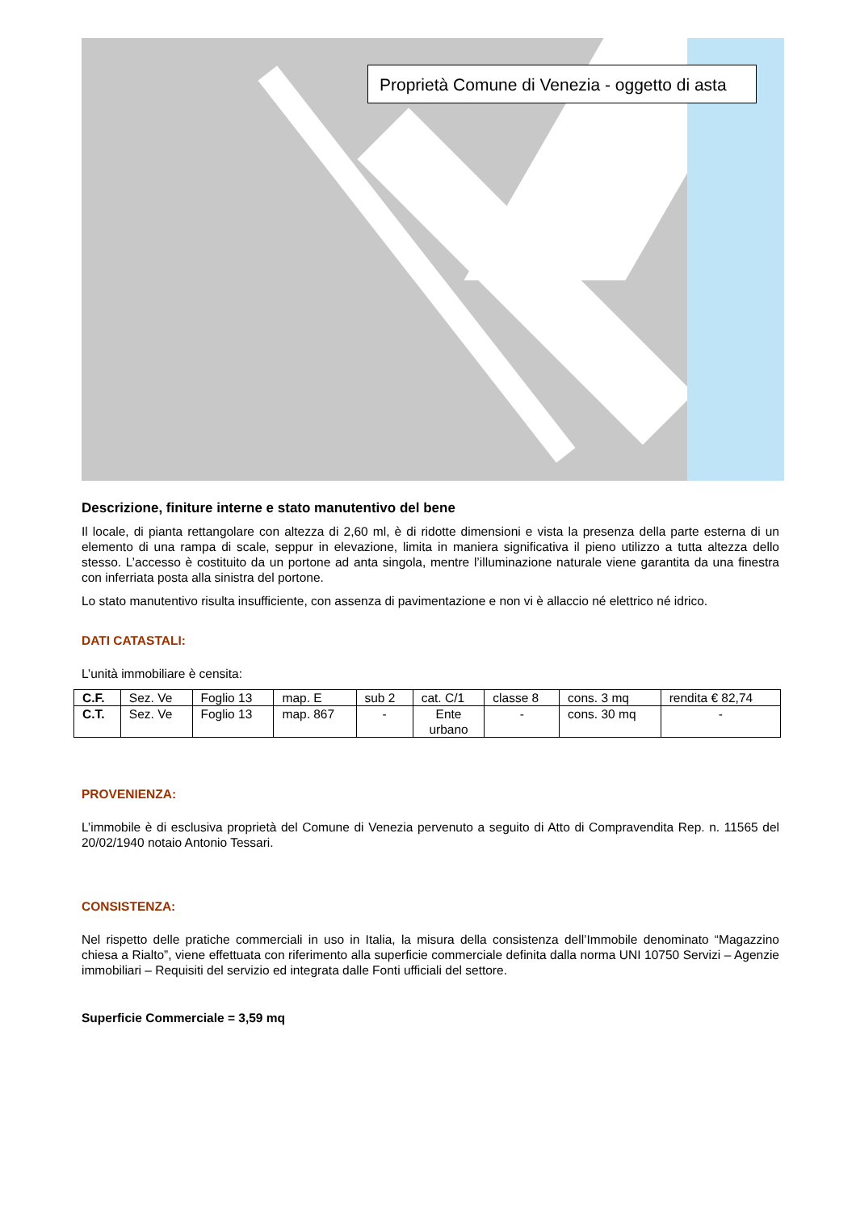Proprietà Comune di Venezia - oggetto di asta
Descrizione, finiture interne e stato manutentivo del bene
Il locale, di pianta rettangolare con altezza di 2,60 ml, è di ridotte dimensioni e vista la presenza della parte esterna di un elemento di una rampa di scale, seppur in elevazione, limita in maniera significativa il pieno utilizzo a tutta altezza dello stesso. L’accesso è costituito da un portone ad anta singola, mentre l’illuminazione naturale viene garantita da una finestra con inferriata posta alla sinistra del portone.
Lo stato manutentivo risulta insufficiente, con assenza di pavimentazione e non vi è allaccio né elettrico né idrico.
DATI CATASTALI:
L’unità immobiliare è censita:
| C.F. | Sez. Ve | Foglio 13 | map. E | sub 2 | cat. C/1 | classe 8 | cons. 3 mq | rendita € 82,74 |
| C.T. | Sez. Ve | Foglio 13 | map. 867 | - | Ente urbano | - | cons. 30 mq | - |
PROVENIENZA:
L’immobile è di esclusiva proprietà del Comune di Venezia pervenuto a seguito di Atto di Compravendita Rep. n. 11565 del 20/02/1940 notaio Antonio Tessari.
CONSISTENZA:
Nel rispetto delle pratiche commerciali in uso in Italia, la misura della consistenza dell’Immobile denominato “Magazzino chiesa a Rialto”, viene effettuata con riferimento alla superficie commerciale definita dalla norma UNI 10750 Servizi – Agenzie immobiliari – Requisiti del servizio ed integrata dalle Fonti ufficiali del settore.
Superficie Commerciale = 3,59 mq